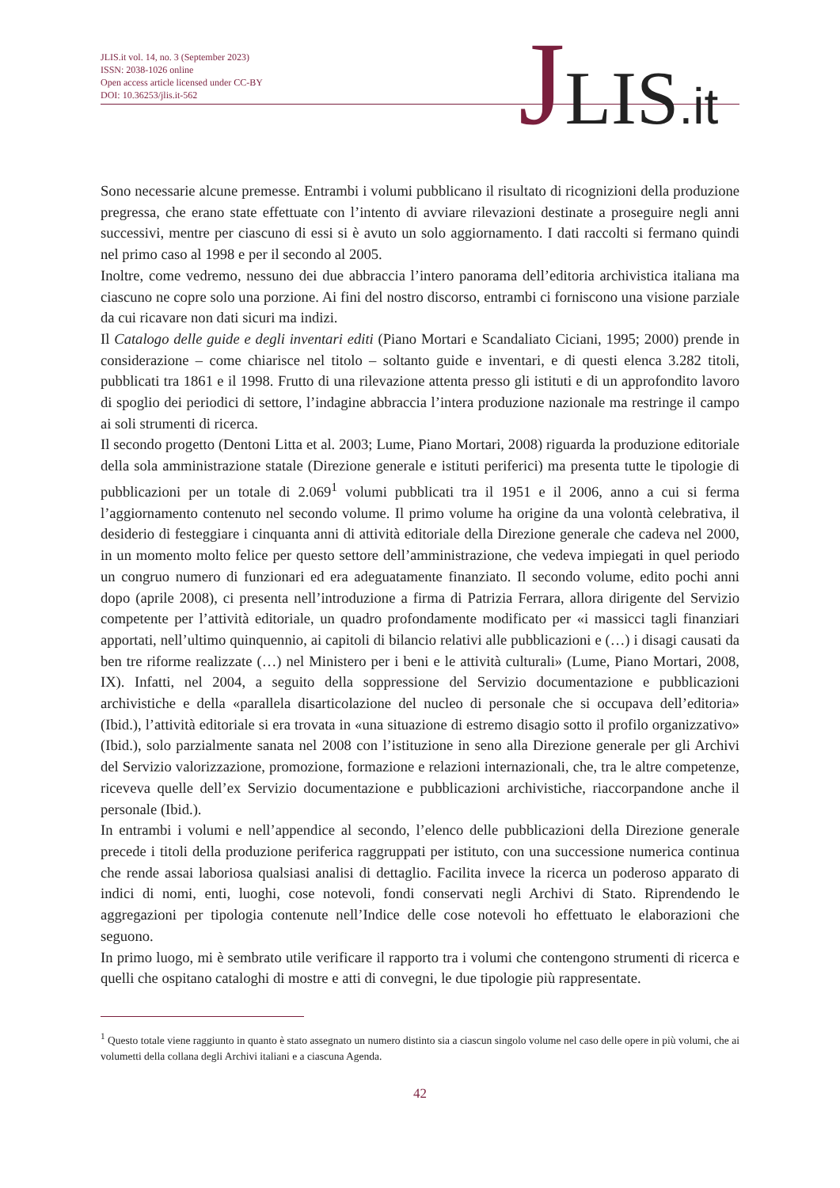JLIS.it vol. 14, no. 3 (September 2023)
ISSN: 2038-1026 online
Open access article licensed under CC-BY
DOI: 10.36253/jlis.it-562
JLIS.it
Sono necessarie alcune premesse. Entrambi i volumi pubblicano il risultato di ricognizioni della produzione pregressa, che erano state effettuate con l’intento di avviare rilevazioni destinate a proseguire negli anni successivi, mentre per ciascuno di essi si è avuto un solo aggiornamento. I dati raccolti si fermano quindi nel primo caso al 1998 e per il secondo al 2005.
Inoltre, come vedremo, nessuno dei due abbraccia l’intero panorama dell’editoria archivistica italiana ma ciascuno ne copre solo una porzione. Ai fini del nostro discorso, entrambi ci forniscono una visione parziale da cui ricavare non dati sicuri ma indizi.
Il Catalogo delle guide e degli inventari editi (Piano Mortari e Scandaliato Ciciani, 1995; 2000) prende in considerazione – come chiarisce nel titolo – soltanto guide e inventari, e di questi elenca 3.282 titoli, pubblicati tra 1861 e il 1998. Frutto di una rilevazione attenta presso gli istituti e di un approfondito lavoro di spoglio dei periodici di settore, l’indagine abbraccia l’intera produzione nazionale ma restringe il campo ai soli strumenti di ricerca.
Il secondo progetto (Dentoni Litta et al. 2003; Lume, Piano Mortari, 2008) riguarda la produzione editoriale della sola amministrazione statale (Direzione generale e istituti periferici) ma presenta tutte le tipologie di pubblicazioni per un totale di 2.069<sup>1</sup> volumi pubblicati tra il 1951 e il 2006, anno a cui si ferma l’aggiornamento contenuto nel secondo volume. Il primo volume ha origine da una volontà celebrativa, il desiderio di festeggiare i cinquanta anni di attività editoriale della Direzione generale che cadeva nel 2000, in un momento molto felice per questo settore dell’amministrazione, che vedeva impiegati in quel periodo un congruo numero di funzionari ed era adeguatamente finanziato. Il secondo volume, edito pochi anni dopo (aprile 2008), ci presenta nell’introduzione a firma di Patrizia Ferrara, allora dirigente del Servizio competente per l’attività editoriale, un quadro profondamente modificato per «i massicci tagli finanziari apportati, nell’ultimo quinquennio, ai capitoli di bilancio relativi alle pubblicazioni e (…) i disagi causati da ben tre riforme realizzate (…) nel Ministero per i beni e le attività culturali» (Lume, Piano Mortari, 2008, IX). Infatti, nel 2004, a seguito della soppressione del Servizio documentazione e pubblicazioni archivistiche e della «parallela disarticolazione del nucleo di personale che si occupava dell’editoria» (Ibid.), l’attività editoriale si era trovata in «una situazione di estremo disagio sotto il profilo organizzativo» (Ibid.), solo parzialmente sanata nel 2008 con l’istituzione in seno alla Direzione generale per gli Archivi del Servizio valorizzazione, promozione, formazione e relazioni internazionali, che, tra le altre competenze, riceveva quelle dell’ex Servizio documentazione e pubblicazioni archivistiche, riaccorpandone anche il personale (Ibid.).
In entrambi i volumi e nell’appendice al secondo, l’elenco delle pubblicazioni della Direzione generale precede i titoli della produzione periferica raggruppati per istituto, con una successione numerica continua che rende assai laboriosa qualsiasi analisi di dettaglio. Facilita invece la ricerca un poderoso apparato di indici di nomi, enti, luoghi, cose notevoli, fondi conservati negli Archivi di Stato. Riprendendo le aggregazioni per tipologia contenute nell’Indice delle cose notevoli ho effettuato le elaborazioni che seguono.
In primo luogo, mi è sembrato utile verificare il rapporto tra i volumi che contengono strumenti di ricerca e quelli che ospitano cataloghi di mostre e atti di convegni, le due tipologie più rappresentate.
<sup>1</sup> Questo totale viene raggiunto in quanto è stato assegnato un numero distinto sia a ciascun singolo volume nel caso delle opere in più volumi, che ai volumetti della collana degli Archivi italiani e a ciascuna Agenda.
42